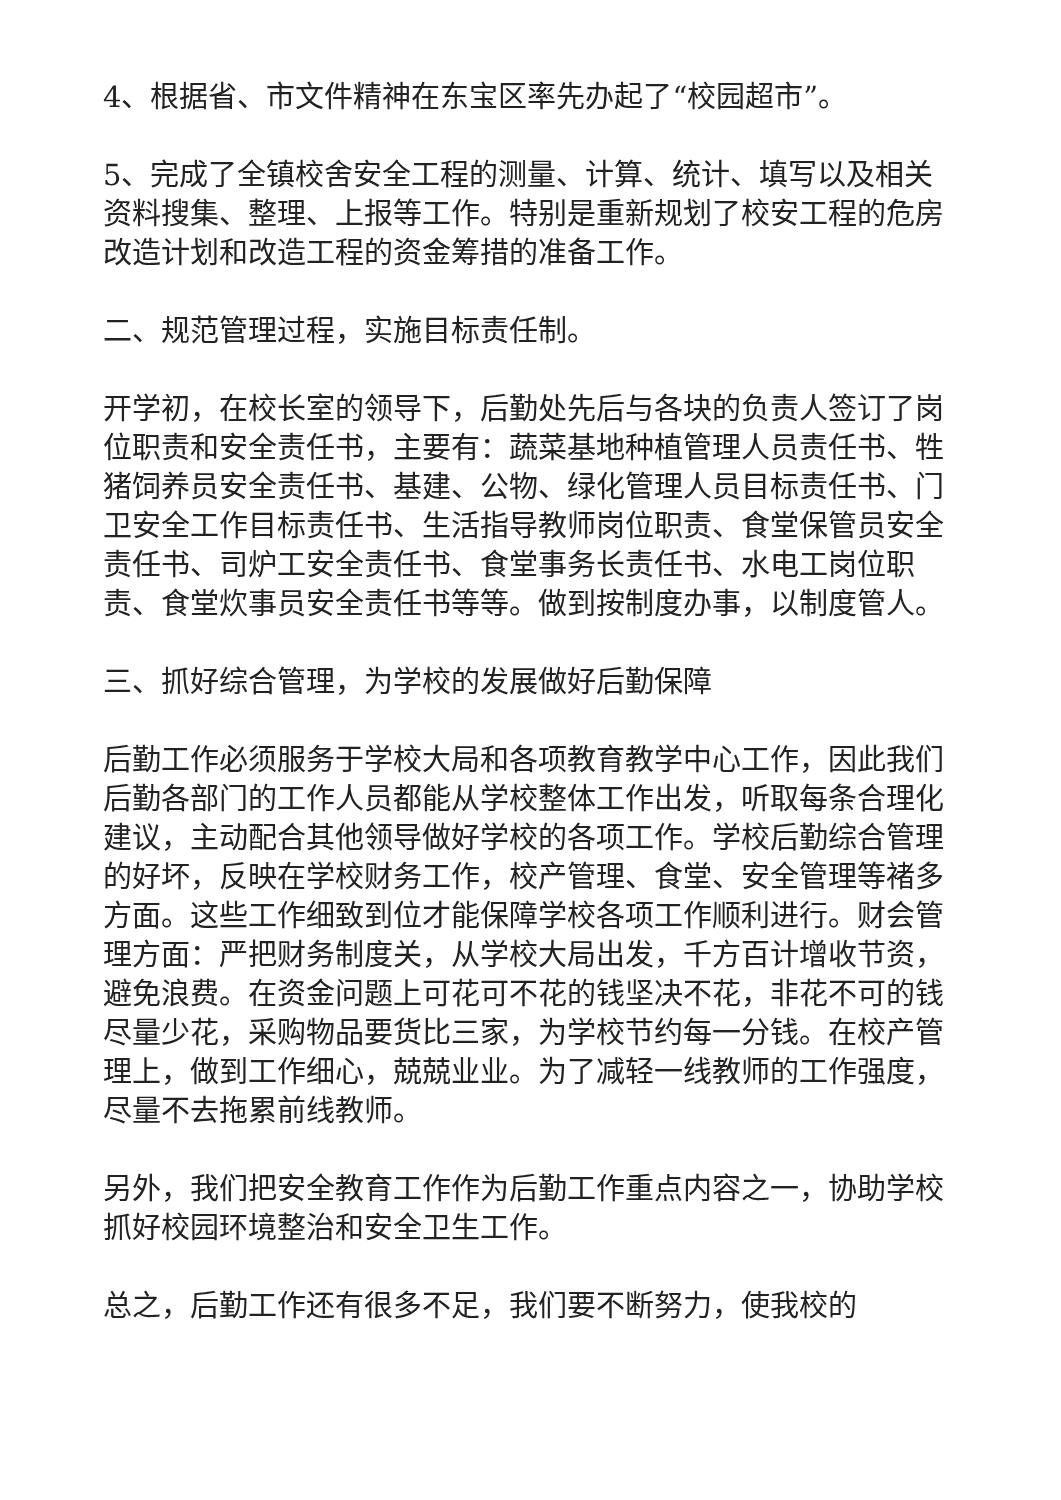4、根据省、市文件精神在东宝区率先办起了“校园超市”。
5、完成了全镇校舍安全工程的测量、计算、统计、填写以及相关资料搜集、整理、上报等工作。特别是重新规划了校安工程的危房改造计划和改造工程的资金筹措的准备工作。
二、规范管理过程，实施目标责任制。
开学初，在校长室的领导下，后勤处先后与各块的负责人签订了岗位职责和安全责任书，主要有：蔬菜基地种植管理人员责任书、牲猪饲养员安全责任书、基建、公物、绿化管理人员目标责任书、门卫安全工作目标责任书、生活指导教师岗位职责、食堂保管员安全责任书、司炉工安全责任书、食堂事务长责任书、水电工岗位职责、食堂炊事员安全责任书等等。做到按制度办事，以制度管人。
三、抓好综合管理，为学校的发展做好后勤保障
后勤工作必须服务于学校大局和各项教育教学中心工作，因此我们后勤各部门的工作人员都能从学校整体工作出发，听取每条合理化建议，主动配合其他领导做好学校的各项工作。学校后勤综合管理的好坏，反映在学校财务工作，校产管理、食堂、安全管理等褚多方面。这些工作细致到位才能保障学校各项工作顺利进行。财会管理方面：严把财务制度关，从学校大局出发，千方百计增收节资，避免浪费。在资金问题上可花可不花的钱坚决不花，非花不可的钱尽量少花，采购物品要货比三家，为学校节约每一分钱。在校产管理上，做到工作细心，兢兢业业。为了减轻一线教师的工作强度，尽量不去拖累前线教师。
另外，我们把安全教育工作作为后勤工作重点内容之一，协助学校抓好校园环境整治和安全卫生工作。
总之，后勤工作还有很多不足，我们要不断努力，使我校的